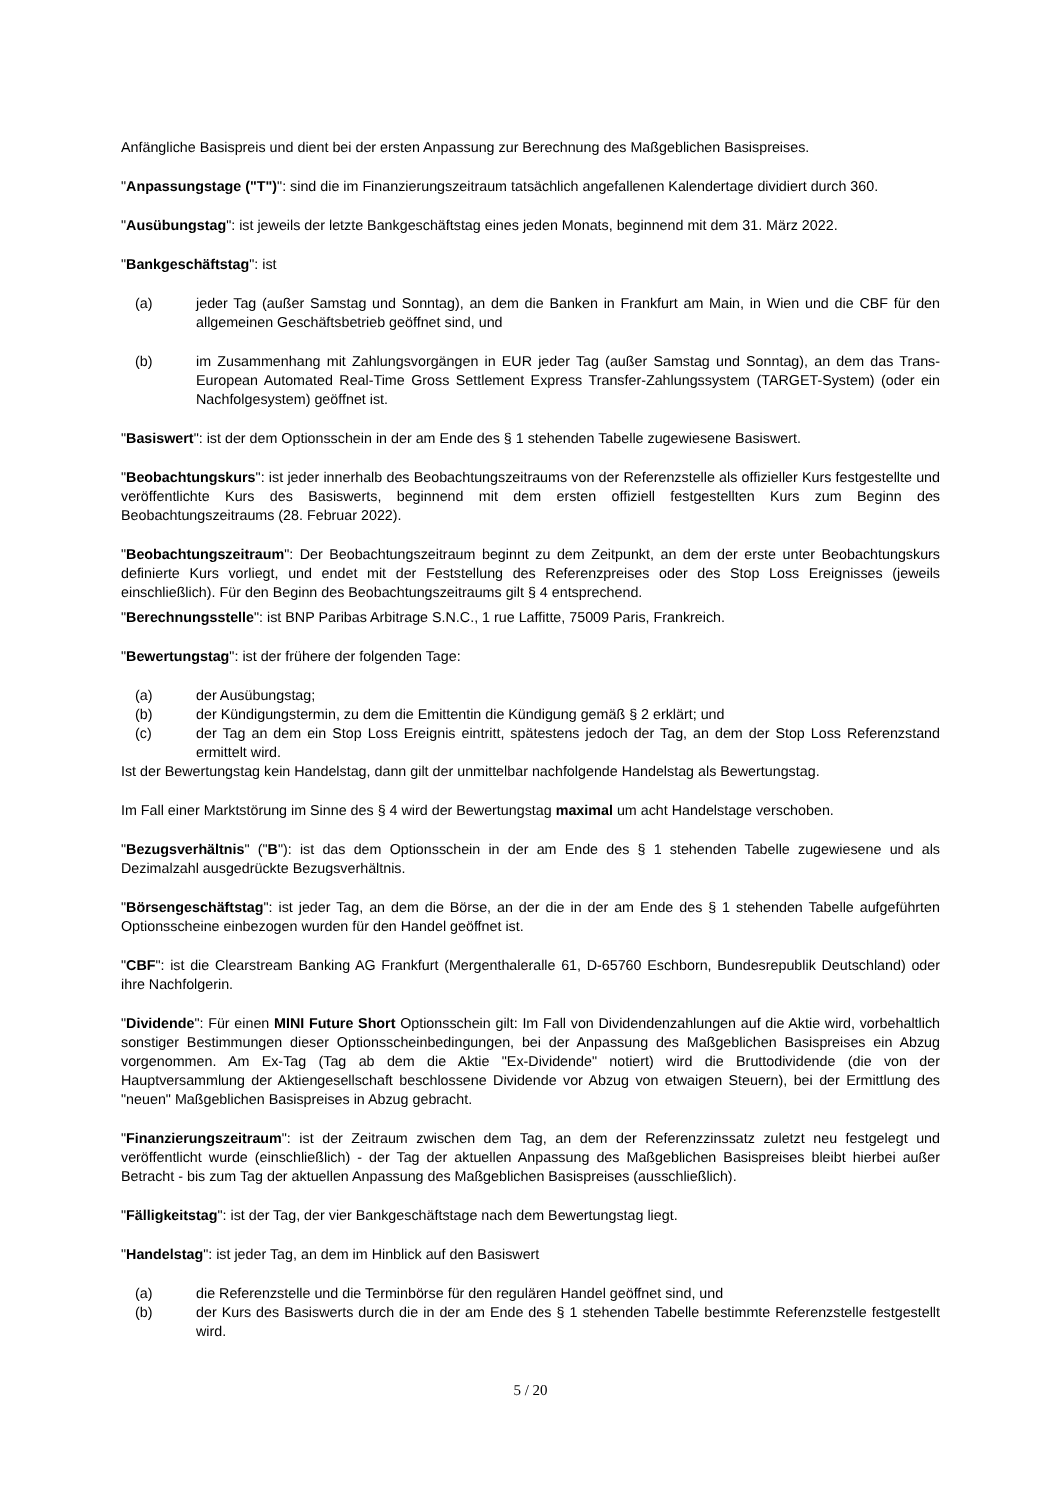Anfängliche Basispreis und dient bei der ersten Anpassung zur Berechnung des Maßgeblichen Basispreises.
"Anpassungstage ("T")": sind die im Finanzierungszeitraum tatsächlich angefallenen Kalendertage dividiert durch 360.
"Ausübungstag": ist jeweils der letzte Bankgeschäftstag eines jeden Monats, beginnend mit dem 31. März 2022.
"Bankgeschäftstag": ist
(a) jeder Tag (außer Samstag und Sonntag), an dem die Banken in Frankfurt am Main, in Wien und die CBF für den allgemeinen Geschäftsbetrieb geöffnet sind, und
(b) im Zusammenhang mit Zahlungsvorgängen in EUR jeder Tag (außer Samstag und Sonntag), an dem das Trans-European Automated Real-Time Gross Settlement Express Transfer-Zahlungssystem (TARGET-System) (oder ein Nachfolgesystem) geöffnet ist.
"Basiswert": ist der dem Optionsschein in der am Ende des § 1 stehenden Tabelle zugewiesene Basiswert.
"Beobachtungskurs": ist jeder innerhalb des Beobachtungszeitraums von der Referenzstelle als offizieller Kurs festgestellte und veröffentlichte Kurs des Basiswerts, beginnend mit dem ersten offiziell festgestellten Kurs zum Beginn des Beobachtungszeitraums (28. Februar 2022).
"Beobachtungszeitraum": Der Beobachtungszeitraum beginnt zu dem Zeitpunkt, an dem der erste unter Beobachtungskurs definierte Kurs vorliegt, und endet mit der Feststellung des Referenzpreises oder des Stop Loss Ereignisses (jeweils einschließlich). Für den Beginn des Beobachtungszeitraums gilt § 4 entsprechend.
"Berechnungsstelle": ist BNP Paribas Arbitrage S.N.C., 1 rue Laffitte, 75009 Paris, Frankreich.
"Bewertungstag": ist der frühere der folgenden Tage:
(a) der Ausübungstag;
(b) der Kündigungstermin, zu dem die Emittentin die Kündigung gemäß § 2 erklärt; und
(c) der Tag an dem ein Stop Loss Ereignis eintritt, spätestens jedoch der Tag, an dem der Stop Loss Referenzstand ermittelt wird.
Ist der Bewertungstag kein Handelstag, dann gilt der unmittelbar nachfolgende Handelstag als Bewertungstag.
Im Fall einer Marktstörung im Sinne des § 4 wird der Bewertungstag maximal um acht Handelstage verschoben.
"Bezugsverhältnis" ("B"): ist das dem Optionsschein in der am Ende des § 1 stehenden Tabelle zugewiesene und als Dezimalzahl ausgedrückte Bezugsverhältnis.
"Börsengeschäftstag": ist jeder Tag, an dem die Börse, an der die in der am Ende des § 1 stehenden Tabelle aufgeführten Optionsscheine einbezogen wurden für den Handel geöffnet ist.
"CBF": ist die Clearstream Banking AG Frankfurt (Mergenthaleralle 61, D-65760 Eschborn, Bundesrepublik Deutschland) oder ihre Nachfolgerin.
"Dividende": Für einen MINI Future Short Optionsschein gilt: Im Fall von Dividendenzahlungen auf die Aktie wird, vorbehaltlich sonstiger Bestimmungen dieser Optionsscheinbedingungen, bei der Anpassung des Maßgeblichen Basispreises ein Abzug vorgenommen. Am Ex-Tag (Tag ab dem die Aktie "Ex-Dividende" notiert) wird die Bruttodividende (die von der Hauptversammlung der Aktiengesellschaft beschlossene Dividende vor Abzug von etwaigen Steuern), bei der Ermittlung des "neuen" Maßgeblichen Basispreises in Abzug gebracht.
"Finanzierungszeitraum": ist der Zeitraum zwischen dem Tag, an dem der Referenzzinssatz zuletzt neu festgelegt und veröffentlicht wurde (einschließlich) - der Tag der aktuellen Anpassung des Maßgeblichen Basispreises bleibt hierbei außer Betracht - bis zum Tag der aktuellen Anpassung des Maßgeblichen Basispreises (ausschließlich).
"Fälligkeitstag": ist der Tag, der vier Bankgeschäftstage nach dem Bewertungstag liegt.
"Handelstag": ist jeder Tag, an dem im Hinblick auf den Basiswert
(a) die Referenzstelle und die Terminbörse für den regulären Handel geöffnet sind, und
(b) der Kurs des Basiswerts durch die in der am Ende des § 1 stehenden Tabelle bestimmte Referenzstelle festgestellt wird.
5 / 20